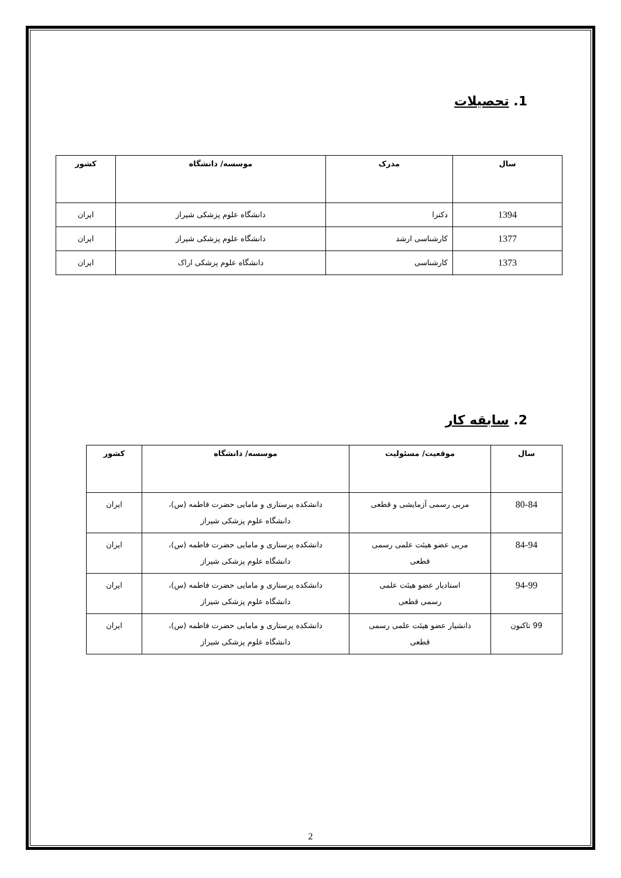1. تحصیلات
| سال | مدرک | موسسه/ دانشگاه | کشور |
| --- | --- | --- | --- |
| 1394 | دکترا | دانشگاه علوم پزشکی شیراز | ایران |
| 1377 | کارشناسی ارشد | دانشگاه علوم پزشکی شیراز | ایران |
| 1373 | کارشناسی | دانشگاه علوم پزشکی اراک | ایران |
2. سابقه کار
| سال | موقعیت/ مسئولیت | موسسه/ دانشگاه | کشور |
| --- | --- | --- | --- |
| 80-84 | مربی رسمی آزمایشی و قطعی | دانشکده پرستاری و مامایی حضرت فاطمه (س)، دانشگاه علوم پزشکی شیراز | ایران |
| 84-94 | مربی عضو هیئت علمی رسمی قطعی | دانشکده پرستاری و مامایی حضرت فاطمه (س)، دانشگاه علوم پزشکی شیراز | ایران |
| 94-99 | استادیار عضو هیئت علمی رسمی قطعی | دانشکده پرستاری و مامایی حضرت فاطمه (س)، دانشگاه علوم پزشکی شیراز | ایران |
| 99 تاکنون | دانشیار عضو هیئت علمی رسمی قطعی | دانشکده پرستاری و مامایی حضرت فاطمه (س)، دانشگاه علوم پزشکی شیراز | ایران |
2